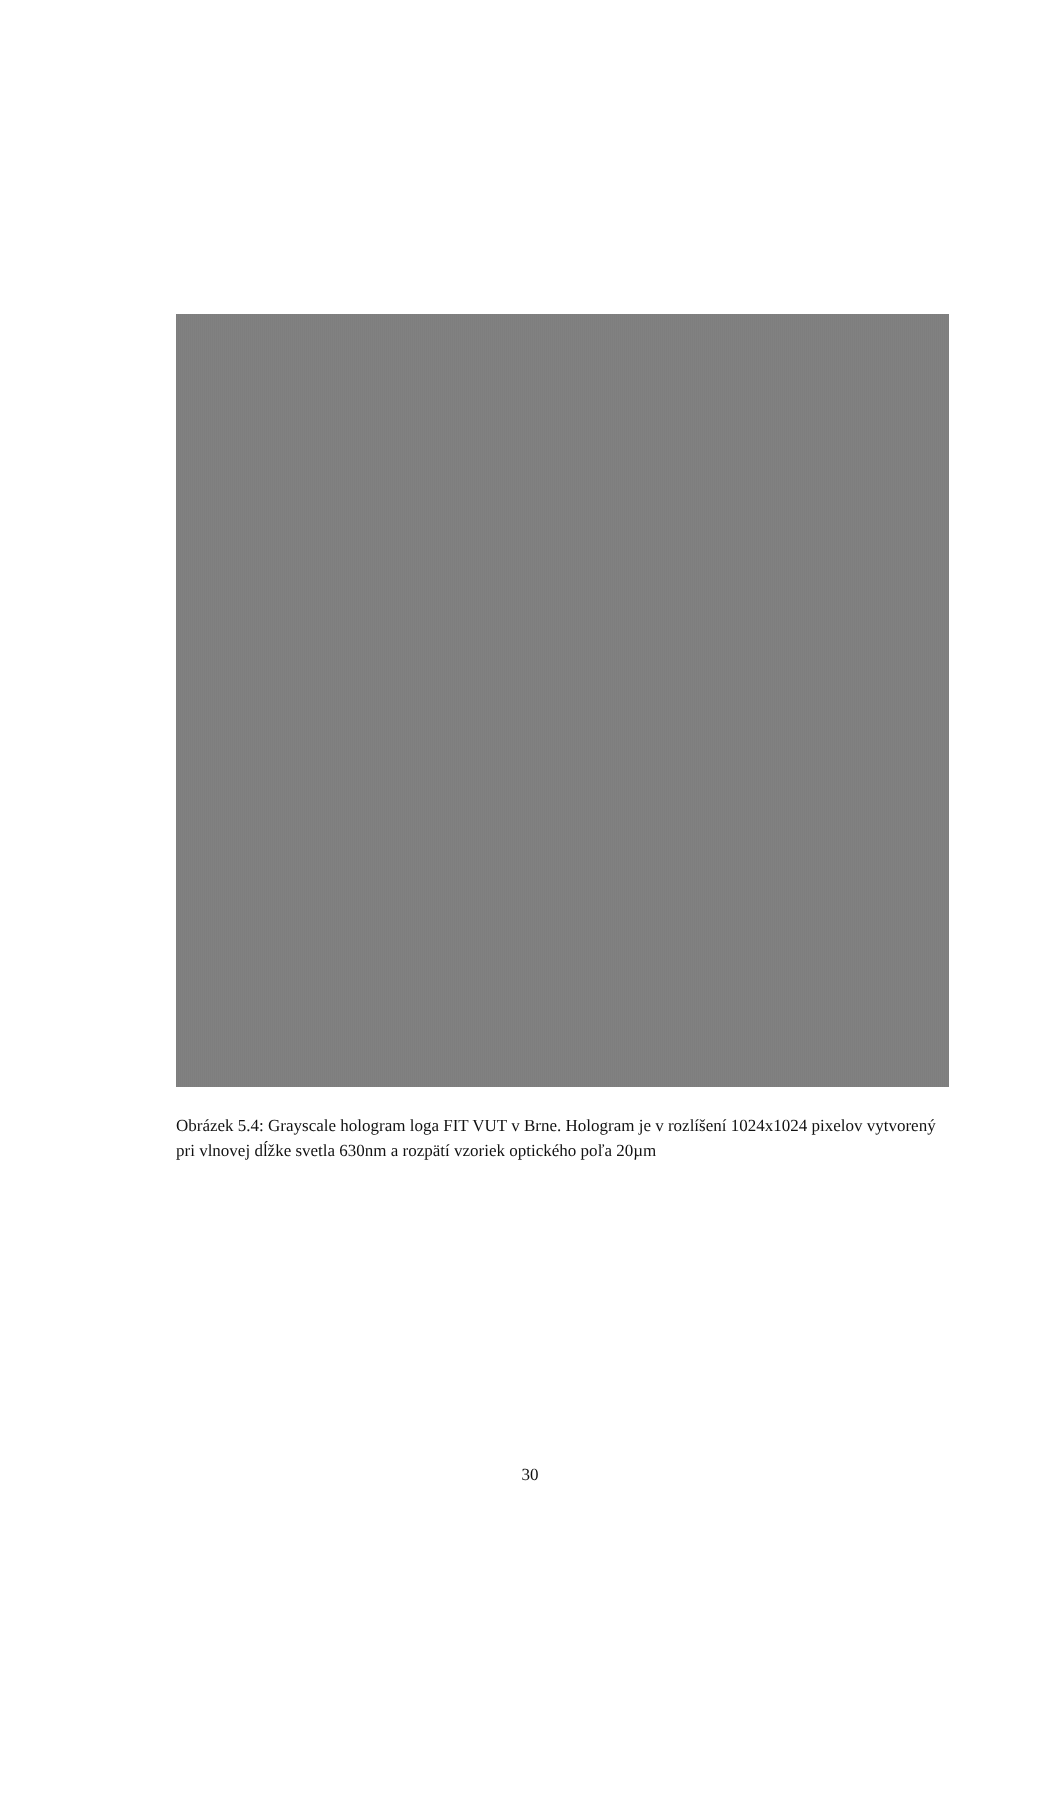Obrázek 5.4: Grayscale hologram loga FIT VUT v Brne. Hologram je v rozlíšení 1024x1024 pixelov vytvorený pri vlnovej dĺžke svetla 630nm a rozpätí vzoriek optického poľa 20µm
30